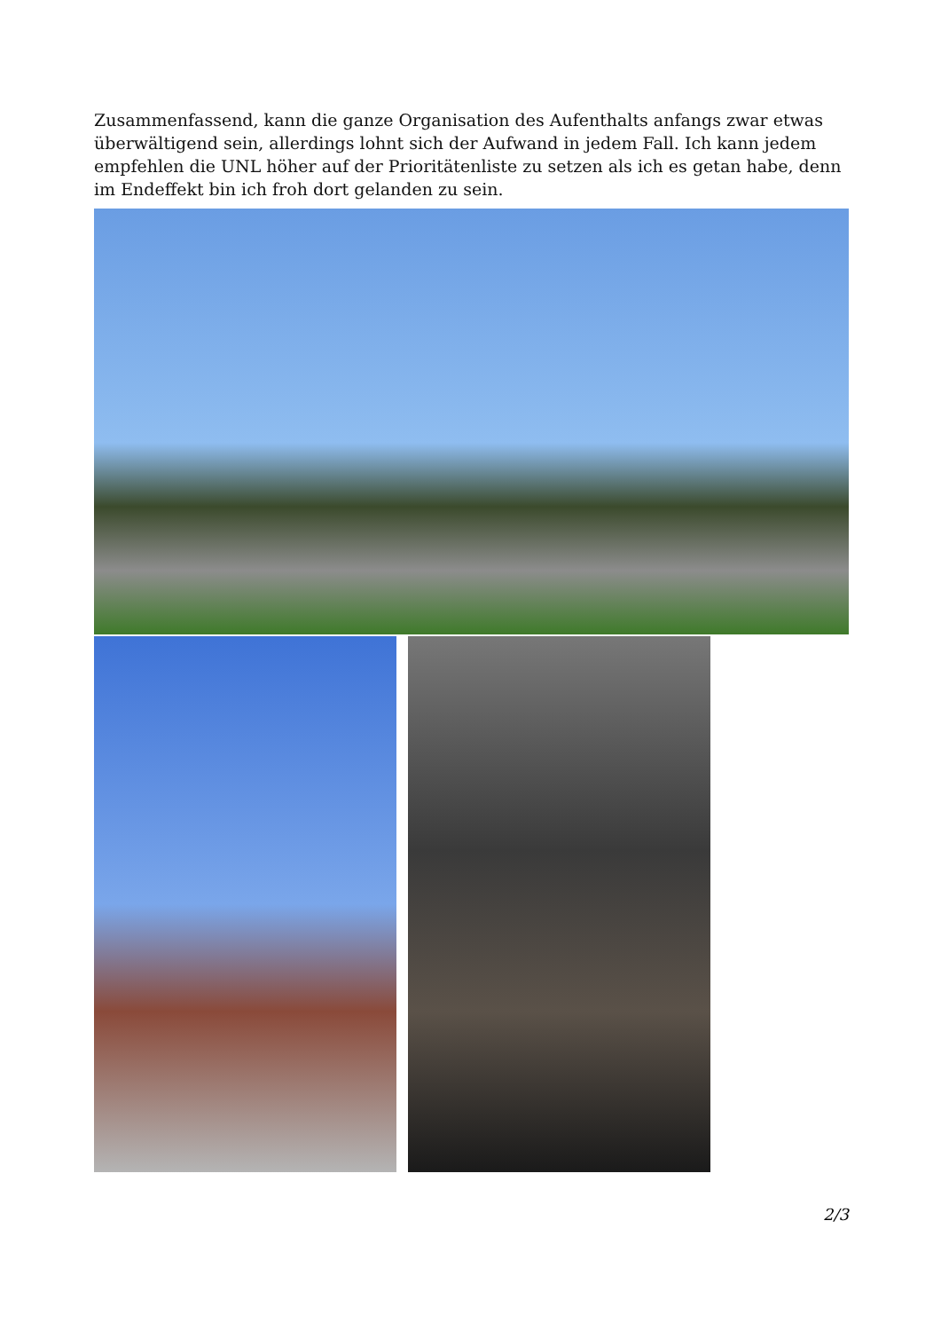Zusammenfassend, kann die ganze Organisation des Aufenthalts anfangs zwar etwas überwältigend sein, allerdings lohnt sich der Aufwand in jedem Fall. Ich kann jedem empfehlen die UNL höher auf der Prioritätenliste zu setzen als ich es getan habe, denn im Endeffekt bin ich froh dort gelanden zu sein.
2/3